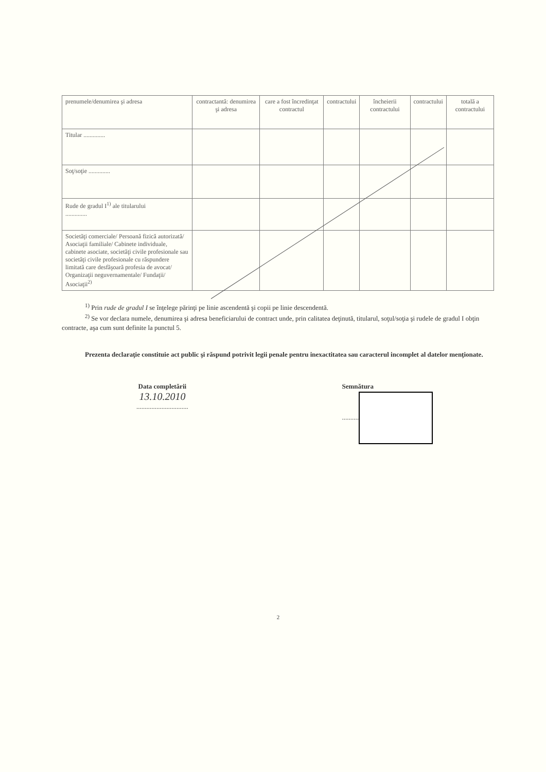| prenumele/denumirea şi adresa | contractantă: denumirea şi adresa | care a fost încredinţat contractul | contractului | încheierii contractului | contractului | totală a contractului |
| Titular .............. | | | | | | |
| Soţ/soţie .............. | | | | | | |
| Rude de gradul I<sup>1)</sup> ale titularului .............. | | | | | | |
| Societăţi comerciale/ Persoană fizică autorizată/ Asociaţii familiale/ Cabinete individuale, cabinete asociate, societăţi civile profesionale sau societăţi civile profesionale cu răspundere limitată care desfăşoară profesia de avocat/ Organizaţii neguvernamentale/ Fundaţii/ Asociaţii<sup>2)</sup> | | | | | | |
<sup>1)</sup> Prin rude de gradul I se înţelege părinţi pe linie ascendentă şi copii pe linie descendentă.
<sup>2)</sup> Se vor declara numele, denumirea şi adresa beneficiarului de contract unde, prin calitatea deţinută, titularul, soţul/soţia şi rudele de gradul I obţin contracte, aşa cum sunt definite la punctul 5.
Prezenta declaraţie constituie act public şi răspund potrivit legii penale pentru inexactitatea sau caracterul incomplet al datelor menţionate.
Data completării
13.10.2010
...............................
Semnătura
..........
2